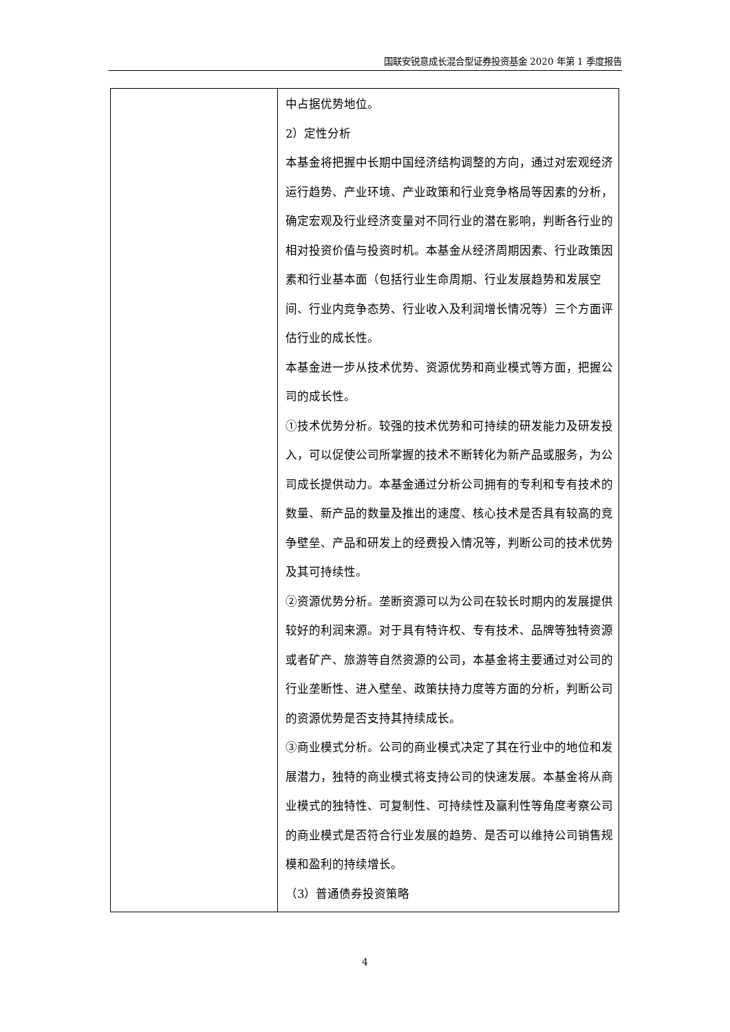国联安锐意成长混合型证券投资基金 2020 年第 1 季度报告
| | 中占据优势地位。 2）定性分析 本基金将把握中长期中国经济结构调整的方向，通过对宏观经济运行趋势、产业环境、产业政策和行业竞争格局等因素的分析，确定宏观及行业经济变量对不同行业的潜在影响，判断各行业的相对投资价值与投资时机。本基金从经济周期因素、行业政策因素和行业基本面（包括行业生命周期、行业发展趋势和发展空间、行业内竞争态势、行业收入及利润增长情况等）三个方面评估行业的成长性。 本基金进一步从技术优势、资源优势和商业模式等方面，把握公司的成长性。 ①技术优势分析。较强的技术优势和可持续的研发能力及研发投入，可以促使公司所掌握的技术不断转化为新产品或服务，为公司成长提供动力。本基金通过分析公司拥有的专利和专有技术的数量、新产品的数量及推出的速度、核心技术是否具有较高的竞争壁垒、产品和研发上的经费投入情况等，判断公司的技术优势及其可持续性。 ②资源优势分析。垄断资源可以为公司在较长时期内的发展提供较好的利润来源。对于具有特许权、专有技术、品牌等独特资源或者矿产、旅游等自然资源的公司，本基金将主要通过对公司的行业垄断性、进入壁垒、政策扶持力度等方面的分析，判断公司的资源优势是否支持其持续成长。 ③商业模式分析。公司的商业模式决定了其在行业中的地位和发展潜力，独特的商业模式将支持公司的快速发展。本基金将从商业模式的独特性、可复制性、可持续性及赢利性等角度考察公司的商业模式是否符合行业发展的趋势、是否可以维持公司销售规模和盈利的持续增长。 （3）普通债券投资策略 |
4